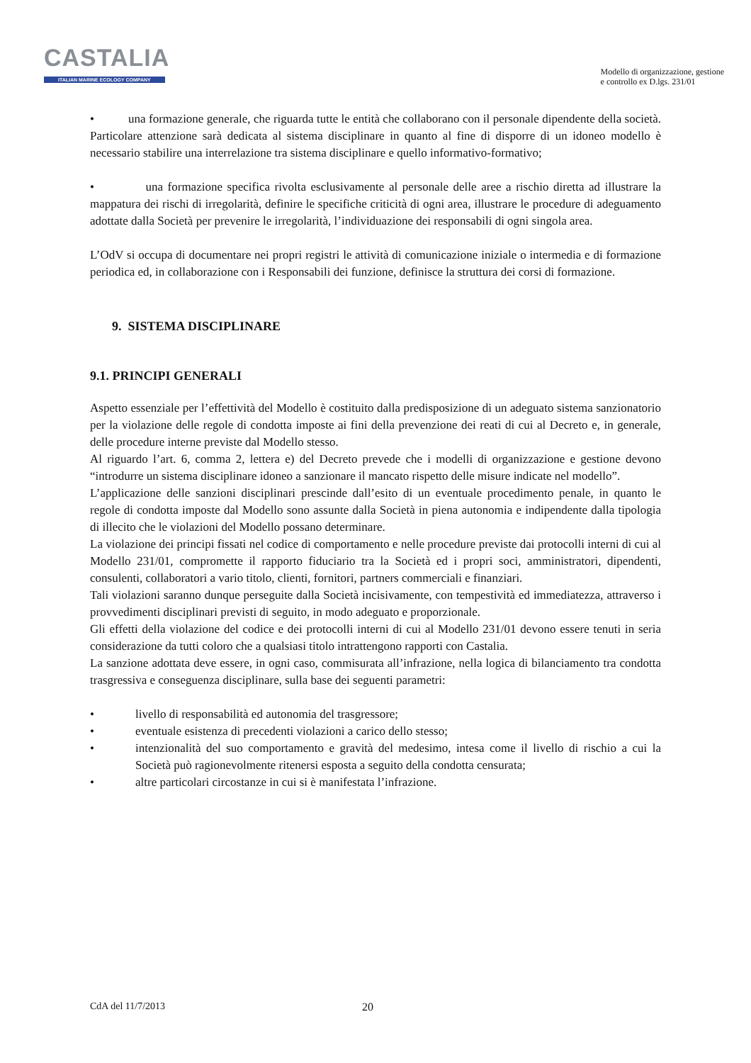CASTALIA
ITALIAN MARINE ECOLOGY COMPANY
Modello di organizzazione, gestione
e controllo ex D.lgs. 231/01
• una formazione generale, che riguarda tutte le entità che collaborano con il personale dipendente della società. Particolare attenzione sarà dedicata al sistema disciplinare in quanto al fine di disporre di un idoneo modello è necessario stabilire una interrelazione tra sistema disciplinare e quello informativo-formativo;
• una formazione specifica rivolta esclusivamente al personale delle aree a rischio diretta ad illustrare la mappatura dei rischi di irregolarità, definire le specifiche criticità di ogni area, illustrare le procedure di adeguamento adottate dalla Società per prevenire le irregolarità, l’individuazione dei responsabili di ogni singola area.
L’OdV si occupa di documentare nei propri registri le attività di comunicazione iniziale o intermedia e di formazione periodica ed, in collaborazione con i Responsabili dei funzione, definisce la struttura dei corsi di formazione.
9. SISTEMA DISCIPLINARE
9.1. PRINCIPI GENERALI
Aspetto essenziale per l’effettività del Modello è costituito dalla predisposizione di un adeguato sistema sanzionatorio per la violazione delle regole di condotta imposte ai fini della prevenzione dei reati di cui al Decreto e, in generale, delle procedure interne previste dal Modello stesso.
Al riguardo l’art. 6, comma 2, lettera e) del Decreto prevede che i modelli di organizzazione e gestione devono “introdurre un sistema disciplinare idoneo a sanzionare il mancato rispetto delle misure indicate nel modello”.
L’applicazione delle sanzioni disciplinari prescinde dall’esito di un eventuale procedimento penale, in quanto le regole di condotta imposte dal Modello sono assunte dalla Società in piena autonomia e indipendente dalla tipologia di illecito che le violazioni del Modello possano determinare.
La violazione dei principi fissati nel codice di comportamento e nelle procedure previste dai protocolli interni di cui al Modello 231/01, compromette il rapporto fiduciario tra la Società ed i propri soci, amministratori, dipendenti, consulenti, collaboratori a vario titolo, clienti, fornitori, partners commerciali e finanziari.
Tali violazioni saranno dunque perseguite dalla Società incisivamente, con tempestività ed immediatezza, attraverso i provvedimenti disciplinari previsti di seguito, in modo adeguato e proporzionale.
Gli effetti della violazione del codice e dei protocolli interni di cui al Modello 231/01 devono essere tenuti in seria considerazione da tutti coloro che a qualsiasi titolo intrattengono rapporti con Castalia.
La sanzione adottata deve essere, in ogni caso, commisurata all’infrazione, nella logica di bilanciamento tra condotta trasgressiva e conseguenza disciplinare, sulla base dei seguenti parametri:
• livello di responsabilità ed autonomia del trasgressore;
• eventuale esistenza di precedenti violazioni a carico dello stesso;
• intenzionalità del suo comportamento e gravità del medesimo, intesa come il livello di rischio a cui la Società può ragionevolmente ritenersi esposta a seguito della condotta censurata;
• altre particolari circostanze in cui si è manifestata l’infrazione.
CdA del 11/7/2013 20